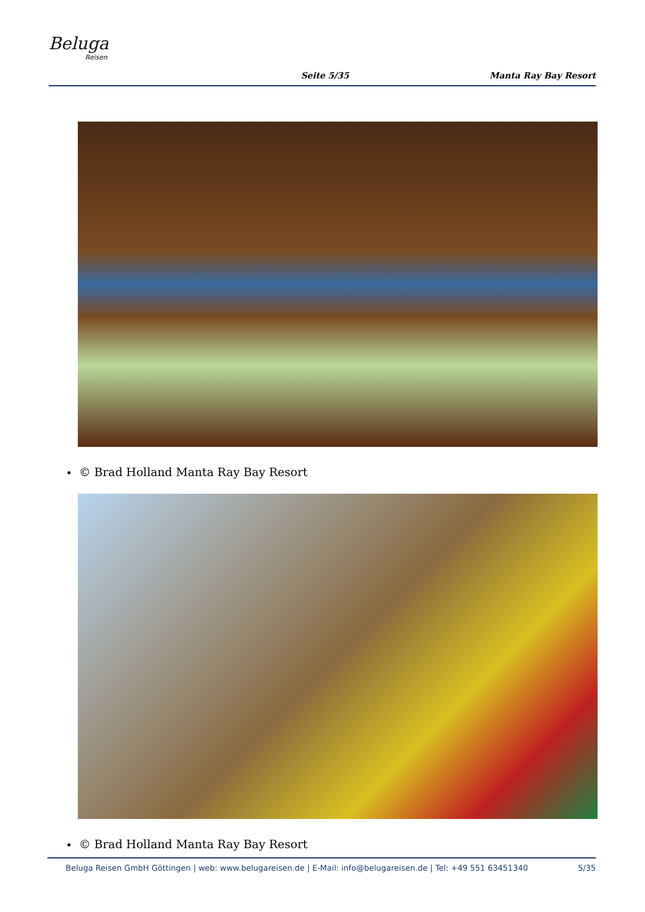Beluga
Reisen
Seite 5/35
Manta Ray Bay Resort
© Brad Holland Manta Ray Bay Resort
© Brad Holland Manta Ray Bay Resort
Beluga Reisen GmbH Göttingen | web: www.belugareisen.de | E-Mail: info@belugareisen.de | Tel: +49 551 63451340 5/35